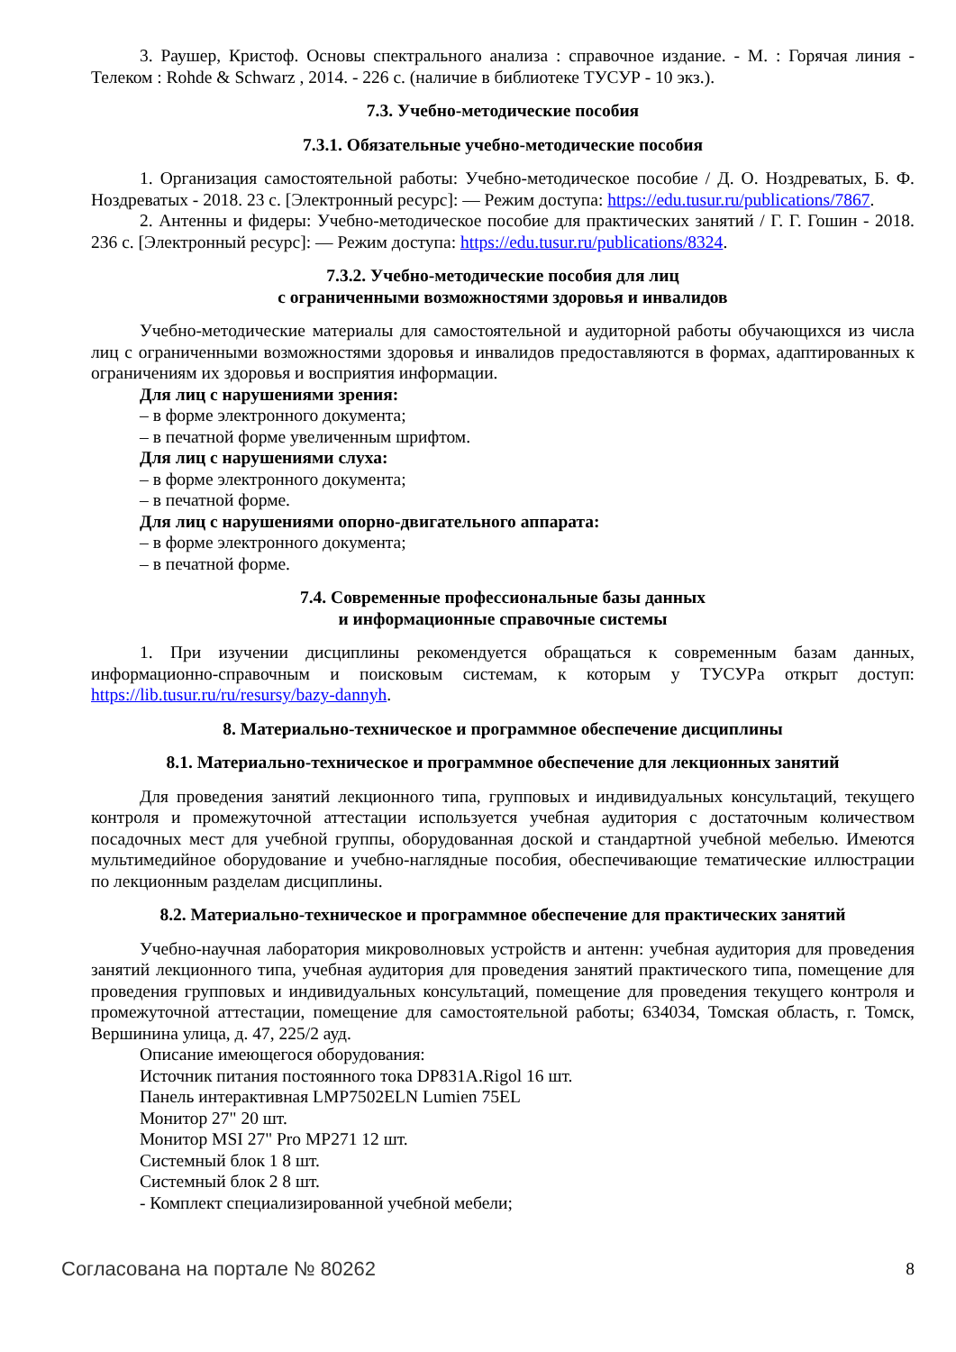3. Раушер, Кристоф. Основы спектрального анализа : справочное издание. - М. : Горячая линия - Телеком : Rohde & Schwarz , 2014. - 226 с. (наличие в библиотеке ТУСУР - 10 экз.).
7.3. Учебно-методические пособия
7.3.1. Обязательные учебно-методические пособия
1. Организация самостоятельной работы: Учебно-методическое пособие / Д. О. Ноздреватых, Б. Ф. Ноздреватых - 2018. 23 с. [Электронный ресурс]: — Режим доступа: https://edu.tusur.ru/publications/7867.
2. Антенны и фидеры: Учебно-методическое пособие для практических занятий / Г. Г. Гошин - 2018. 236 с. [Электронный ресурс]: — Режим доступа: https://edu.tusur.ru/publications/8324.
7.3.2. Учебно-методические пособия для лиц
с ограниченными возможностями здоровья и инвалидов
Учебно-методические материалы для самостоятельной и аудиторной работы обучающихся из числа лиц с ограниченными возможностями здоровья и инвалидов предоставляются в формах, адаптированных к ограничениям их здоровья и восприятия информации.
Для лиц с нарушениями зрения:
– в форме электронного документа;
– в печатной форме увеличенным шрифтом.
Для лиц с нарушениями слуха:
– в форме электронного документа;
– в печатной форме.
Для лиц с нарушениями опорно-двигательного аппарата:
– в форме электронного документа;
– в печатной форме.
7.4. Современные профессиональные базы данных
и информационные справочные системы
1. При изучении дисциплины рекомендуется обращаться к современным базам данных, информационно-справочным и поисковым системам, к которым у ТУСУРа открыт доступ: https://lib.tusur.ru/ru/resursy/bazy-dannyh.
8. Материально-техническое и программное обеспечение дисциплины
8.1. Материально-техническое и программное обеспечение для лекционных занятий
Для проведения занятий лекционного типа, групповых и индивидуальных консультаций, текущего контроля и промежуточной аттестации используется учебная аудитория с достаточным количеством посадочных мест для учебной группы, оборудованная доской и стандартной учебной мебелью. Имеются мультимедийное оборудование и учебно-наглядные пособия, обеспечивающие тематические иллюстрации по лекционным разделам дисциплины.
8.2. Материально-техническое и программное обеспечение для практических занятий
Учебно-научная лаборатория микроволновых устройств и антенн: учебная аудитория для проведения занятий лекционного типа, учебная аудитория для проведения занятий практического типа, помещение для проведения групповых и индивидуальных консультаций, помещение для проведения текущего контроля и промежуточной аттестации, помещение для самостоятельной работы; 634034, Томская область, г. Томск, Вершинина улица, д. 47, 225/2 ауд.
Описание имеющегося оборудования:
Источник питания постоянного тока DP831A.Rigol 16 шт.
Панель интерактивная LMP7502ELN Lumien 75EL
Монитор 27" 20 шт.
Монитор MSI 27" Pro MP271 12 шт.
Системный блок 1 8 шт.
Системный блок 2 8 шт.
- Комплект специализированной учебной мебели;
Согласована на портале № 80262 8